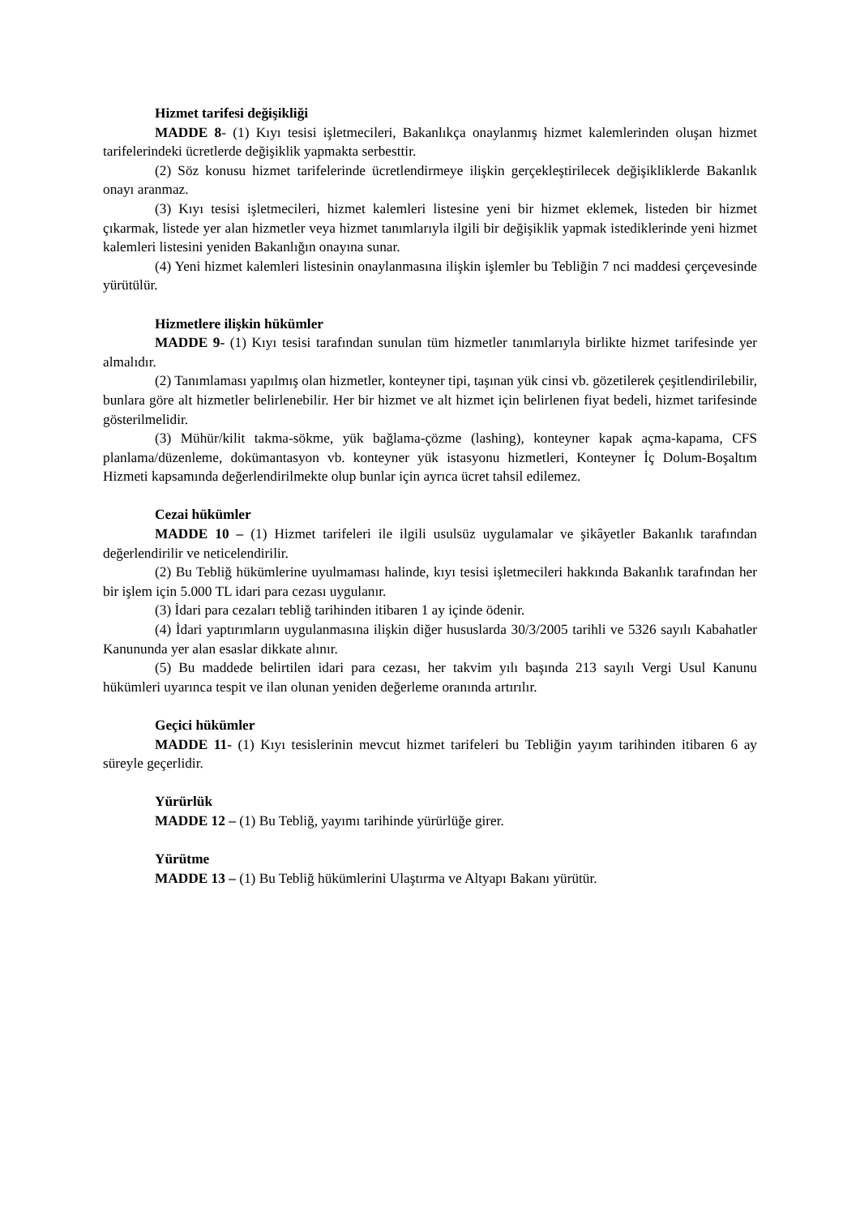Hizmet tarifesi değişikliği
MADDE 8- (1) Kıyı tesisi işletmecileri, Bakanlıkça onaylanmış hizmet kalemlerinden oluşan hizmet tarifelerindeki ücretlerde değişiklik yapmakta serbesttir.
(2) Söz konusu hizmet tarifelerinde ücretlendirmeye ilişkin gerçekleştirilecek değişikliklerde Bakanlık onayı aranmaz.
(3) Kıyı tesisi işletmecileri, hizmet kalemleri listesine yeni bir hizmet eklemek, listeden bir hizmet çıkarmak, listede yer alan hizmetler veya hizmet tanımlarıyla ilgili bir değişiklik yapmak istediklerinde yeni hizmet kalemleri listesini yeniden Bakanlığın onayına sunar.
(4) Yeni hizmet kalemleri listesinin onaylanmasına ilişkin işlemler bu Tebliğin 7 nci maddesi çerçevesinde yürütülür.
Hizmetlere ilişkin hükümler
MADDE 9- (1) Kıyı tesisi tarafından sunulan tüm hizmetler tanımlarıyla birlikte hizmet tarifesinde yer almalıdır.
(2) Tanımlaması yapılmış olan hizmetler, konteyner tipi, taşınan yük cinsi vb. gözetilerek çeşitlendirilebilir, bunlara göre alt hizmetler belirlenebilir. Her bir hizmet ve alt hizmet için belirlenen fiyat bedeli, hizmet tarifesinde gösterilmelidir.
(3) Mühür/kilit takma-sökme, yük bağlama-çözme (lashing), konteyner kapak açma-kapama, CFS planlama/düzenleme, dokümantasyon vb. konteyner yük istasyonu hizmetleri, Konteyner İç Dolum-Boşaltım Hizmeti kapsamında değerlendirilmekte olup bunlar için ayrıca ücret tahsil edilemez.
Cezai hükümler
MADDE 10 – (1) Hizmet tarifeleri ile ilgili usulsüz uygulamalar ve şikâyetler Bakanlık tarafından değerlendirilir ve neticelendirilir.
(2) Bu Tebliğ hükümlerine uyulmaması halinde, kıyı tesisi işletmecileri hakkında Bakanlık tarafından her bir işlem için 5.000 TL idari para cezası uygulanır.
(3) İdari para cezaları tebliğ tarihinden itibaren 1 ay içinde ödenir.
(4) İdari yaptırımların uygulanmasına ilişkin diğer hususlarda 30/3/2005 tarihli ve 5326 sayılı Kabahatler Kanununda yer alan esaslar dikkate alınır.
(5) Bu maddede belirtilen idari para cezası, her takvim yılı başında 213 sayılı Vergi Usul Kanunu hükümleri uyarınca tespit ve ilan olunan yeniden değerleme oranında artırılır.
Geçici hükümler
MADDE 11- (1) Kıyı tesislerinin mevcut hizmet tarifeleri bu Tebliğin yayım tarihinden itibaren 6 ay süreyle geçerlidir.
Yürürlük
MADDE 12 – (1) Bu Tebliğ, yayımı tarihinde yürürlüğe girer.
Yürütme
MADDE 13 – (1) Bu Tebliğ hükümlerini Ulaştırma ve Altyapı Bakanı yürütür.